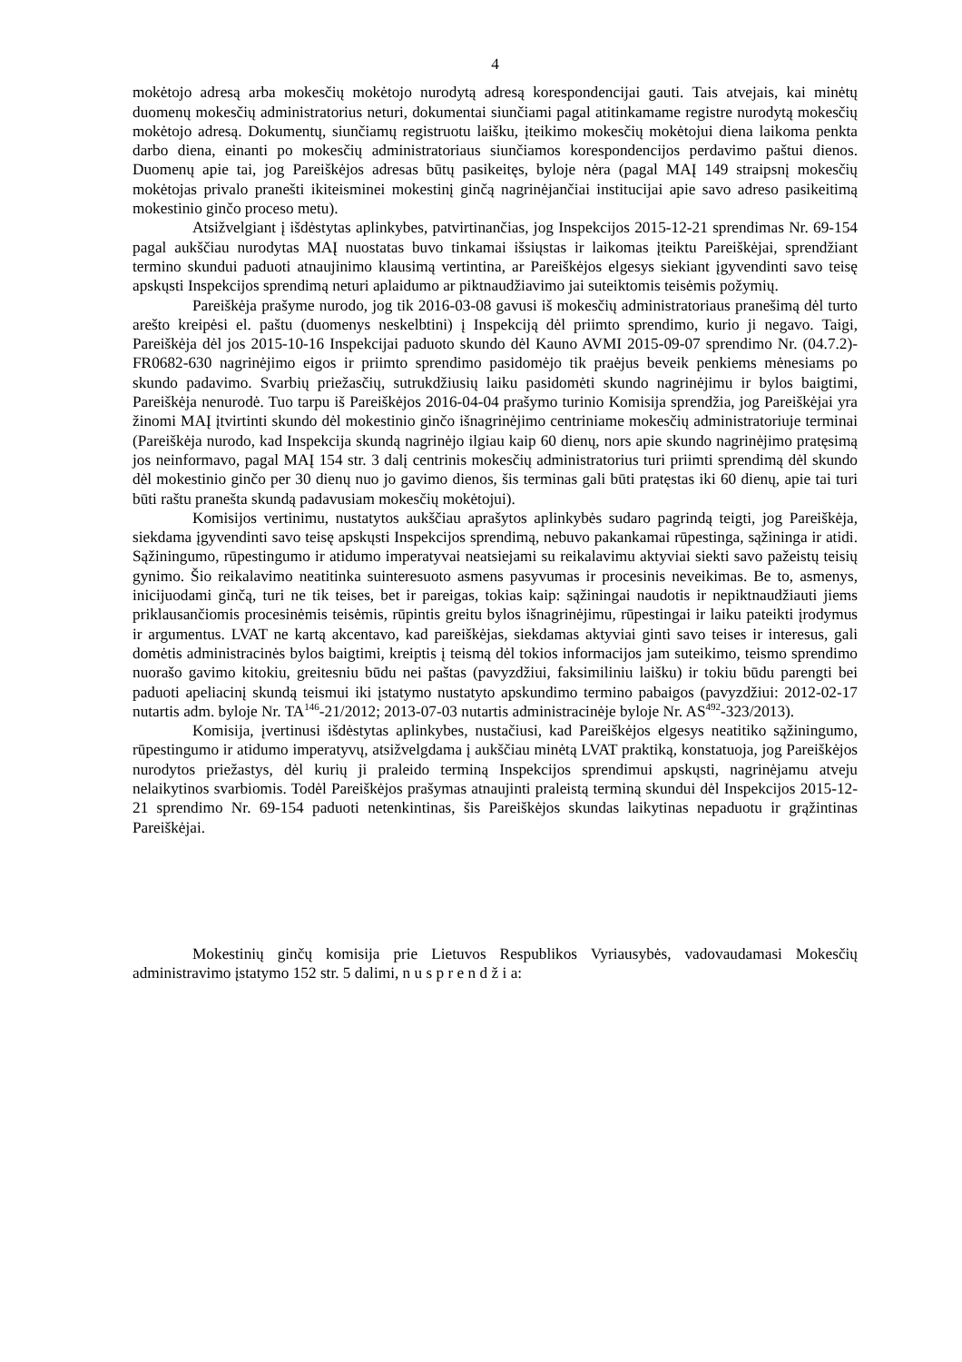4
mokėtojo adresą arba mokesčių mokėtojo nurodytą adresą korespondencijai gauti. Tais atvejais, kai minėtų duomenų mokesčių administratorius neturi, dokumentai siunčiami pagal atitinkamame registre nurodytą mokesčių mokėtojo adresą. Dokumentų, siunčiamų registruotu laišku, įteikimo mokesčių mokėtojui diena laikoma penkta darbo diena, einanti po mokesčių administratoriaus siunčiamos korespondencijos perdavimo paštui dienos. Duomenų apie tai, jog Pareiškėjos adresas būtų pasikeitęs, byloje nėra (pagal MAĮ 149 straipsnį mokesčių mokėtojas privalo pranešti ikiteisminei mokestinį ginčą nagrinėjančiai institucijai apie savo adreso pasikeitimą mokestinio ginčo proceso metu).
Atsižvelgiant į išdėstytas aplinkybes, patvirtinančias, jog Inspekcijos 2015-12-21 sprendimas Nr. 69-154 pagal aukščiau nurodytas MAĮ nuostatas buvo tinkamai išsiųstas ir laikomas įteiktu Pareiškėjai, sprendžiant termino skundui paduoti atnaujinimo klausimą vertintina, ar Pareiškėjos elgesys siekiant įgyvendinti savo teisę apskųsti Inspekcijos sprendimą neturi aplaidumo ar piktnaudžiavimo jai suteiktomis teisėmis požymių.
Pareiškėja prašyme nurodo, jog tik 2016-03-08 gavusi iš mokesčių administratoriaus pranešimą dėl turto arešto kreipėsi el. paštu (duomenys neskelbtini) į Inspekciją dėl priimto sprendimo, kurio ji negavo. Taigi, Pareiškėja dėl jos 2015-10-16 Inspekcijai paduoto skundo dėl Kauno AVMI 2015-09-07 sprendimo Nr. (04.7.2)-FR0682-630 nagrinėjimo eigos ir priimto sprendimo pasidomėjo tik praėjus beveik penkiems mėnesiams po skundo padavimo. Svarbių priežasčių, sutrukdžiusių laiku pasidomėti skundo nagrinėjimu ir bylos baigtimi, Pareiškėja nenurodė. Tuo tarpu iš Pareiškėjos 2016-04-04 prašymo turinio Komisija sprendžia, jog Pareiškėjai yra žinomi MAĮ įtvirtinti skundo dėl mokestinio ginčo išnagrinėjimo centriniame mokesčių administratoriuje terminai (Pareiškėja nurodo, kad Inspekcija skundą nagrinėjo ilgiau kaip 60 dienų, nors apie skundo nagrinėjimo pratęsimą jos neinformavo, pagal MAĮ 154 str. 3 dalį centrinis mokesčių administratorius turi priimti sprendimą dėl skundo dėl mokestinio ginčo per 30 dienų nuo jo gavimo dienos, šis terminas gali būti pratęstas iki 60 dienų, apie tai turi būti raštu pranešta skundą padavusiam mokesčių mokėtojui).
Komisijos vertinimu, nustatytos aukščiau aprašytos aplinkybės sudaro pagrindą teigti, jog Pareiškėja, siekdama įgyvendinti savo teisę apskųsti Inspekcijos sprendimą, nebuvo pakankamai rūpestinga, sąžininga ir atidi. Sąžiningumo, rūpestingumo ir atidumo imperatyvai neatsiejami su reikalavimu aktyviai siekti savo pažeistų teisių gynimo. Šio reikalavimo neatitinka suinteresuoto asmens pasyvumas ir procesinis neveikimas. Be to, asmenys, inicijuodami ginčą, turi ne tik teises, bet ir pareigas, tokias kaip: sąžiningai naudotis ir nepiktnaudžiauti jiems priklausančiomis procesinėmis teisėmis, rūpintis greitu bylos išnagrinėjimu, rūpestingai ir laiku pateikti įrodymus ir argumentus. LVAT ne kartą akcentavo, kad pareiškėjas, siekdamas aktyviai ginti savo teises ir interesus, gali domėtis administracinės bylos baigtimi, kreiptis į teismą dėl tokios informacijos jam suteikimo, teismo sprendimo nuorašo gavimo kitokiu, greitesniu būdu nei paštas (pavyzdžiui, faksimiliniu laišku) ir tokiu būdu parengti bei paduoti apeliacinį skundą teismui iki įstatymo nustatyto apskundimo termino pabaigos (pavyzdžiui: 2012-02-17 nutartis adm. byloje Nr. TA<sup>146</sup>-21/2012; 2013-07-03 nutartis administracinėje byloje Nr. AS<sup>492</sup>-323/2013).
Komisija, įvertinusi išdėstytas aplinkybes, nustačiusi, kad Pareiškėjos elgesys neatitiko sąžiningumo, rūpestingumo ir atidumo imperatyvų, atsižvelgdama į aukščiau minėtą LVAT praktiką, konstatuoja, jog Pareiškėjos nurodytos priežastys, dėl kurių ji praleido terminą Inspekcijos sprendimui apskųsti, nagrinėjamu atveju nelaikytinos svarbiomis. Todėl Pareiškėjos prašymas atnaujinti praleistą terminą skundui dėl Inspekcijos 2015-12-21 sprendimo Nr. 69-154 paduoti netenkintinas, šis Pareiškėjos skundas laikytinas nepaduotu ir grąžintinas Pareiškėjai.
Mokestinių ginčų komisija prie Lietuvos Respublikos Vyriausybės, vadovaudamasi Mokesčių administravimo įstatymo 152 str. 5 dalimi, n u s p r e n d ž i a: